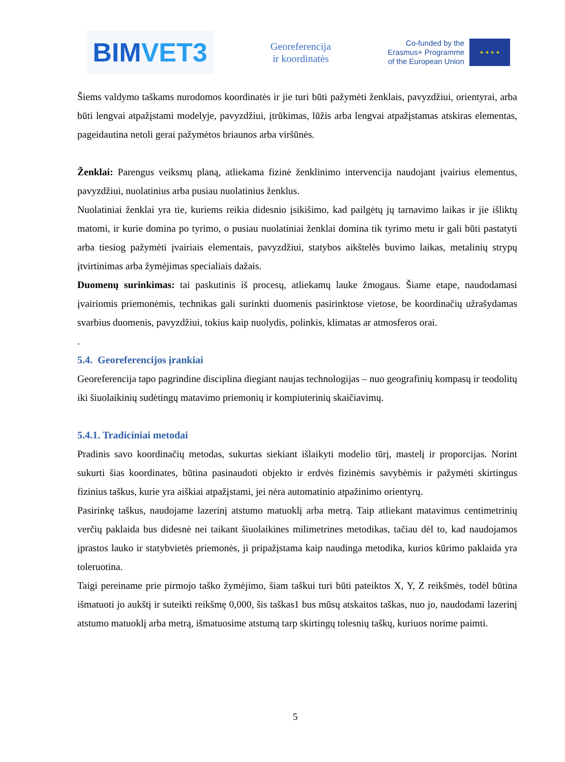BIM VET3
Georeferencija
ir koordinatės
Co-funded by the
Erasmus+ Programme
of the European Union
★ ★ ★ ★
Šiems valdymo taškams nurodomos koordinatės ir jie turi būti pažymėti ženklais, pavyzdžiui, orientyrai, arba būti lengvai atpažįstami modelyje, pavyzdžiui, įtrūkimas, lūžis arba lengvai atpažįstamas atskiras elementas, pageidautina netoli gerai pažymėtos briaunos arba viršūnės.
Ženklai: Parengus veiksmų planą, atliekama fizinė ženklinimo intervencija naudojant įvairius elementus, pavyzdžiui, nuolatinius arba pusiau nuolatinius ženklus.
Nuolatiniai ženklai yra tie, kuriems reikia didesnio įsikišimo, kad pailgėtų jų tarnavimo laikas ir jie išliktų matomi, ir kurie domina po tyrimo, o pusiau nuolatiniai ženklai domina tik tyrimo metu ir gali būti pastatyti arba tiesiog pažymėti įvairiais elementais, pavyzdžiui, statybos aikštelės buvimo laikas, metalinių strypų įtvirtinimas arba žymėjimas specialiais dažais.
Duomenų surinkimas: tai paskutinis iš procesų, atliekamų lauke žmogaus. Šiame etape, naudodamasi įvairiomis priemonėmis, technikas gali surinkti duomenis pasirinktose vietose, be koordinačių užrašydamas svarbius duomenis, pavyzdžiui, tokius kaip nuolydis, polinkis, klimatas ar atmosferos orai.
.
5.4. Georeferencijos įrankiai
Georeferencija tapo pagrindine disciplina diegiant naujas technologijas – nuo geografinių kompasų ir teodolitų iki šiuolaikinių sudėtingų matavimo priemonių ir kompiuterinių skaičiavimų.
5.4.1. Tradiciniai metodai
Pradinis savo koordinačių metodas, sukurtas siekiant išlaikyti modelio tūrį, mastelį ir proporcijas. Norint sukurti šias koordinates, būtina pasinaudoti objekto ir erdvės fizinėmis savybėmis ir pažymėti skirtingus fizinius taškus, kurie yra aiškiai atpažįstami, jei nėra automatinio atpažinimo orientyrų.
Pasirinkę taškus, naudojame lazerinį atstumo matuoklį arba metrą. Taip atliekant matavimus centimetrinių verčių paklaida bus didesnė nei taikant šiuolaikines milimetrines metodikas, tačiau dėl to, kad naudojamos įprastos lauko ir statybvietės priemonės, ji pripažįstama kaip naudinga metodika, kurios kūrimo paklaida yra toleruotina.
Taigi pereiname prie pirmojo taško žymėjimo, šiam taškui turi būti pateiktos X, Y, Z reikšmės, todėl būtina išmatuoti jo aukštį ir suteikti reikšmę 0,000, šis taškas1 bus mūsų atskaitos taškas, nuo jo, naudodami lazerinį atstumo matuoklį arba metrą, išmatuosime atstumą tarp skirtingų tolesnių taškų, kuriuos norime paimti.
5